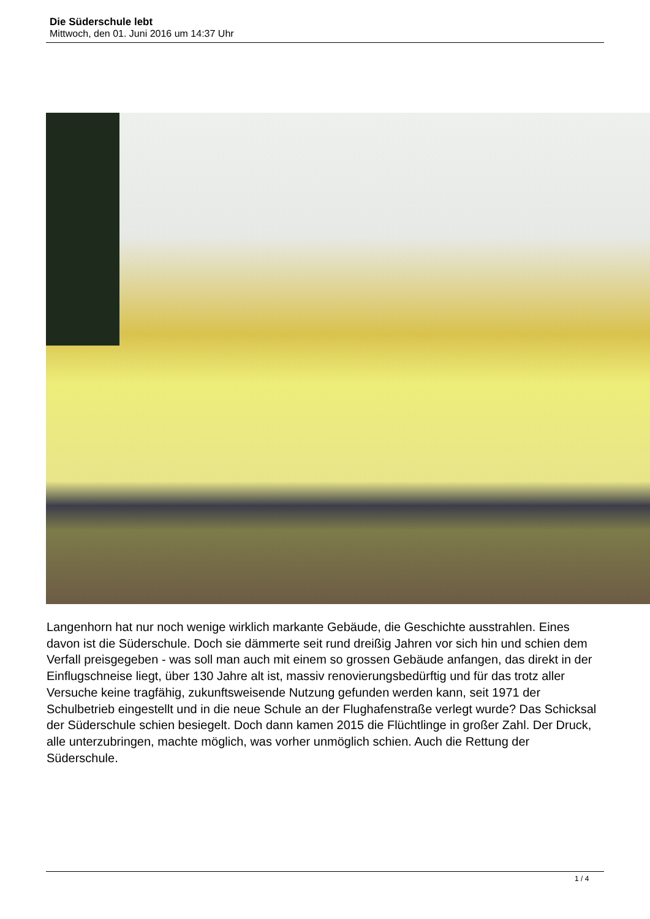Die Süderschule lebt
Mittwoch, den 01. Juni 2016 um 14:37 Uhr
Langenhorn hat nur noch wenige wirklich markante Gebäude, die Geschichte ausstrahlen. Eines davon ist die Süderschule. Doch sie dämmerte seit rund dreißig Jahren vor sich hin und schien dem Verfall preisgegeben - was soll man auch mit einem so grossen Gebäude anfangen, das direkt in der Einflugschneise liegt, über 130 Jahre alt ist, massiv renovierungsbedürftig und für das trotz aller Versuche keine tragfähig, zukunftsweisende Nutzung gefunden werden kann, seit 1971 der Schulbetrieb eingestellt und in die neue Schule an der Flughafenstraße verlegt wurde? Das Schicksal der Süderschule schien besiegelt. Doch dann kamen 2015 die Flüchtlinge in großer Zahl. Der Druck, alle unterzubringen, machte möglich, was vorher unmöglich schien. Auch die Rettung der Süderschule.
1 / 4